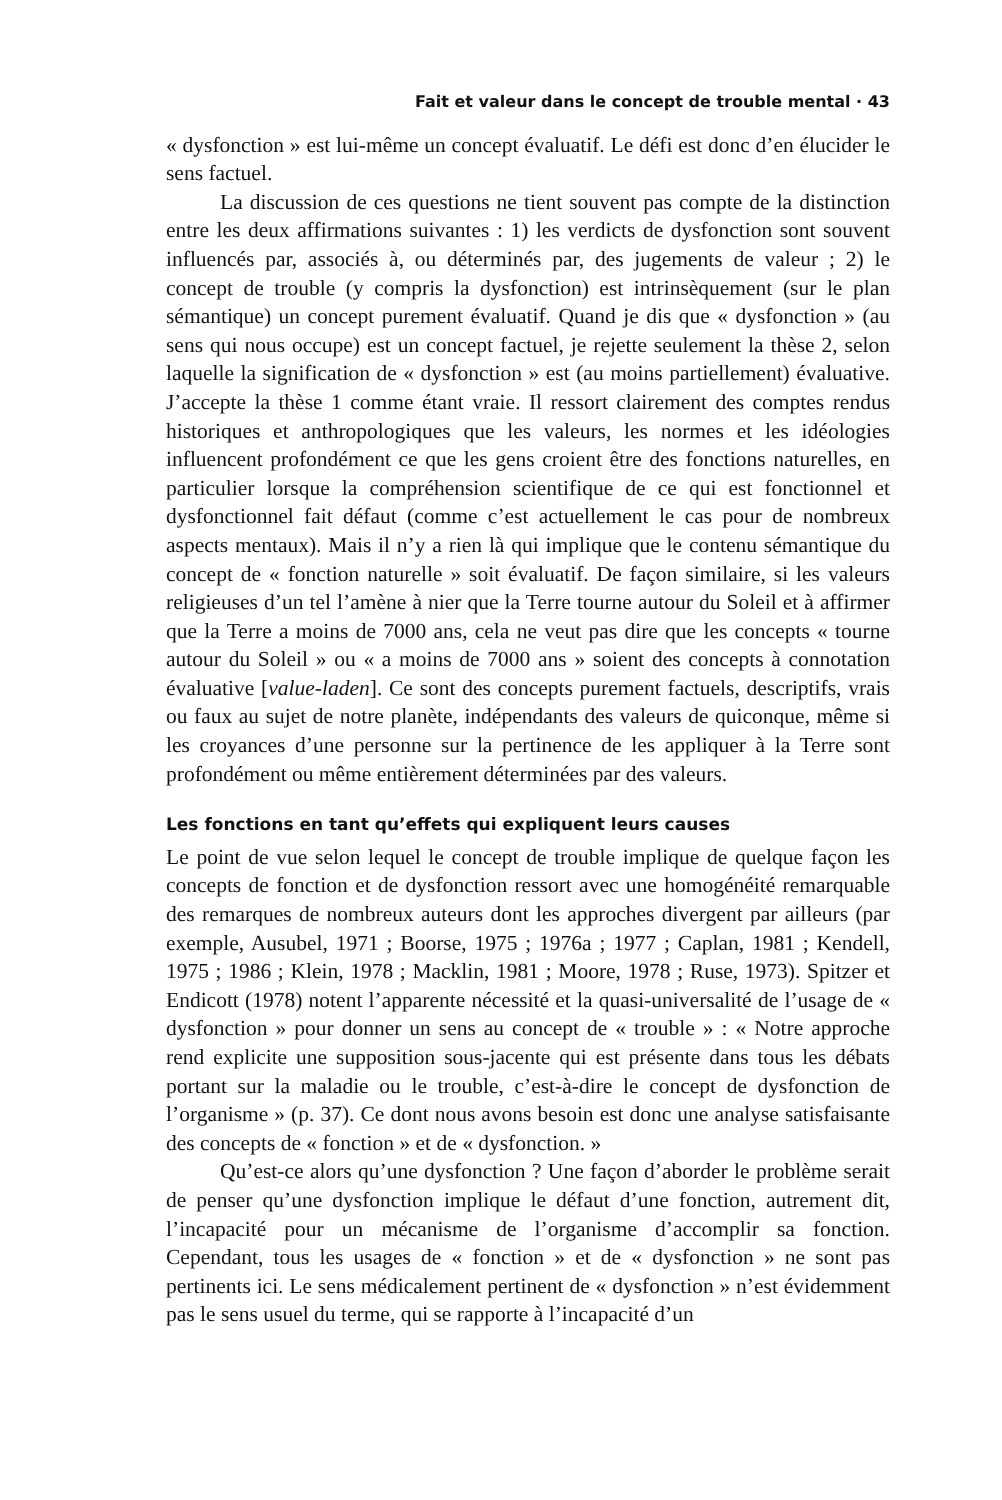Fait et valeur dans le concept de trouble mental · 43
« dysfonction » est lui-même un concept évaluatif. Le défi est donc d’en élucider le sens factuel.
La discussion de ces questions ne tient souvent pas compte de la distinction entre les deux affirmations suivantes : 1) les verdicts de dysfonction sont souvent influencés par, associés à, ou déterminés par, des jugements de valeur ; 2) le concept de trouble (y compris la dysfonction) est intrinsèquement (sur le plan sémantique) un concept purement évaluatif. Quand je dis que « dysfonction » (au sens qui nous occupe) est un concept factuel, je rejette seulement la thèse 2, selon laquelle la signification de « dysfonction » est (au moins partiellement) évaluative. J’accepte la thèse 1 comme étant vraie. Il ressort clairement des comptes rendus historiques et anthropologiques que les valeurs, les normes et les idéologies influencent profondément ce que les gens croient être des fonctions naturelles, en particulier lorsque la compréhension scientifique de ce qui est fonctionnel et dysfonctionnel fait défaut (comme c’est actuellement le cas pour de nombreux aspects mentaux). Mais il n’y a rien là qui implique que le contenu sémantique du concept de « fonction naturelle » soit évaluatif. De façon similaire, si les valeurs religieuses d’un tel l’amène à nier que la Terre tourne autour du Soleil et à affirmer que la Terre a moins de 7000 ans, cela ne veut pas dire que les concepts « tourne autour du Soleil » ou « a moins de 7000 ans » soient des concepts à connotation évaluative [value-laden]. Ce sont des concepts purement factuels, descriptifs, vrais ou faux au sujet de notre planète, indépendants des valeurs de quiconque, même si les croyances d’une personne sur la pertinence de les appliquer à la Terre sont profondément ou même entièrement déterminées par des valeurs.
Les fonctions en tant qu’effets qui expliquent leurs causes
Le point de vue selon lequel le concept de trouble implique de quelque façon les concepts de fonction et de dysfonction ressort avec une homogénéité remarquable des remarques de nombreux auteurs dont les approches divergent par ailleurs (par exemple, Ausubel, 1971 ; Boorse, 1975 ; 1976a ; 1977 ; Caplan, 1981 ; Kendell, 1975 ; 1986 ; Klein, 1978 ; Macklin, 1981 ; Moore, 1978 ; Ruse, 1973). Spitzer et Endicott (1978) notent l’apparente nécessité et la quasi-universalité de l’usage de « dysfonction » pour donner un sens au concept de « trouble » : « Notre approche rend explicite une supposition sous-jacente qui est présente dans tous les débats portant sur la maladie ou le trouble, c’est-à-dire le concept de dysfonction de l’organisme » (p. 37). Ce dont nous avons besoin est donc une analyse satisfaisante des concepts de « fonction » et de « dysfonction. »
Qu’est-ce alors qu’une dysfonction ? Une façon d’aborder le problème serait de penser qu’une dysfonction implique le défaut d’une fonction, autrement dit, l’incapacité pour un mécanisme de l’organisme d’accomplir sa fonction. Cependant, tous les usages de « fonction » et de « dysfonction » ne sont pas pertinents ici. Le sens médicalement pertinent de « dysfonction » n’est évidemment pas le sens usuel du terme, qui se rapporte à l’incapacité d’un